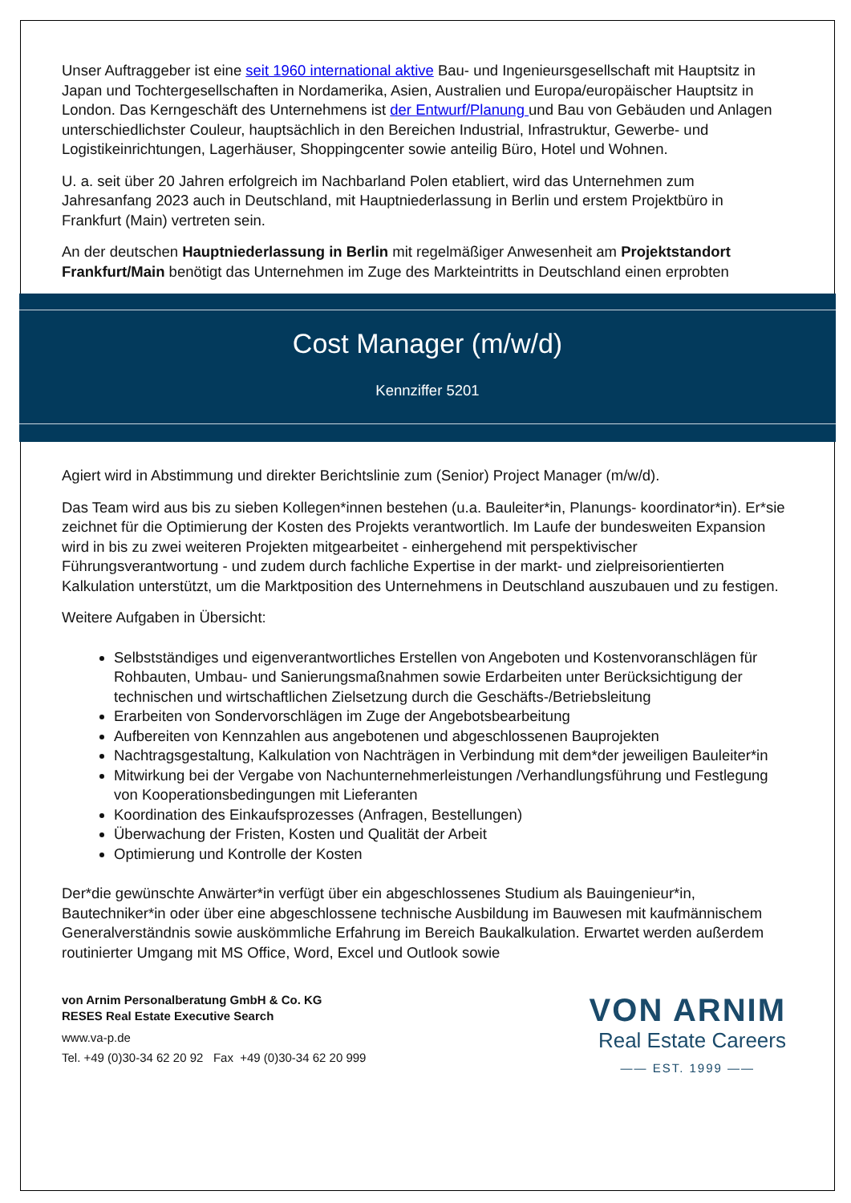Unser Auftraggeber ist eine seit 1960 international aktive Bau- und Ingenieursgesellschaft mit Hauptsitz in Japan und Tochtergesellschaften in Nordamerika, Asien, Australien und Europa/europäischer Hauptsitz in London. Das Kerngeschäft des Unternehmens ist der Entwurf/Planung und Bau von Gebäuden und Anlagen unterschiedlichster Couleur, hauptsächlich in den Bereichen Industrial, Infrastruktur, Gewerbe- und Logistikeinrichtungen, Lagerhäuser, Shoppingcenter sowie anteilig Büro, Hotel und Wohnen.
U. a. seit über 20 Jahren erfolgreich im Nachbarland Polen etabliert, wird das Unternehmen zum Jahresanfang 2023 auch in Deutschland, mit Hauptniederlassung in Berlin und erstem Projektbüro in Frankfurt (Main) vertreten sein.
An der deutschen Hauptniederlassung in Berlin mit regelmäßiger Anwesenheit am Projektstandort Frankfurt/Main benötigt das Unternehmen im Zuge des Markteintritts in Deutschland einen erprobten
Cost Manager (m/w/d)
Kennziffer 5201
Agiert wird in Abstimmung und direkter Berichtslinie zum (Senior) Project Manager (m/w/d).
Das Team wird aus bis zu sieben Kollegen*innen bestehen (u.a. Bauleiter*in, Planungs- koordinator*in). Er*sie zeichnet für die Optimierung der Kosten des Projekts verantwortlich. Im Laufe der bundesweiten Expansion wird in bis zu zwei weiteren Projekten mitgearbeitet - einhergehend mit perspektivischer Führungsverantwortung - und zudem durch fachliche Expertise in der markt- und zielpreisorientierten Kalkulation unterstützt, um die Marktposition des Unternehmens in Deutschland auszubauen und zu festigen.
Weitere Aufgaben in Übersicht:
Selbstständiges und eigenverantwortliches Erstellen von Angeboten und Kostenvoranschlägen für Rohbauten, Umbau- und Sanierungsmaßnahmen sowie Erdarbeiten unter Berücksichtigung der technischen und wirtschaftlichen Zielsetzung durch die Geschäfts-/Betriebsleitung
Erarbeiten von Sondervorschlägen im Zuge der Angebotsbearbeitung
Aufbereiten von Kennzahlen aus angebotenen und abgeschlossenen Bauprojekten
Nachtragsgestaltung, Kalkulation von Nachträgen in Verbindung mit dem*der jeweiligen Bauleiter*in
Mitwirkung bei der Vergabe von Nachunternehmerleistungen /Verhandlungsführung und Festlegung von Kooperationsbedingungen mit Lieferanten
Koordination des Einkaufsprozesses (Anfragen, Bestellungen)
Überwachung der Fristen, Kosten und Qualität der Arbeit
Optimierung und Kontrolle der Kosten
Der*die gewünschte Anwärter*in verfügt über ein abgeschlossenes Studium als Bauingenieur*in, Bautechniker*in oder über eine abgeschlossene technische Ausbildung im Bauwesen mit kaufmännischem Generalverständnis sowie auskömmliche Erfahrung im Bereich Baukalkulation. Erwartet werden außerdem routinierter Umgang mit MS Office, Word, Excel und Outlook sowie
von Arnim Personalberatung GmbH & Co. KG
RESES Real Estate Executive Search
www.va-p.de
Tel. +49 (0)30-34 62 20 92 Fax +49 (0)30-34 62 20 999
VON ARNIM
Real Estate Careers
—— EST. 1999 ——